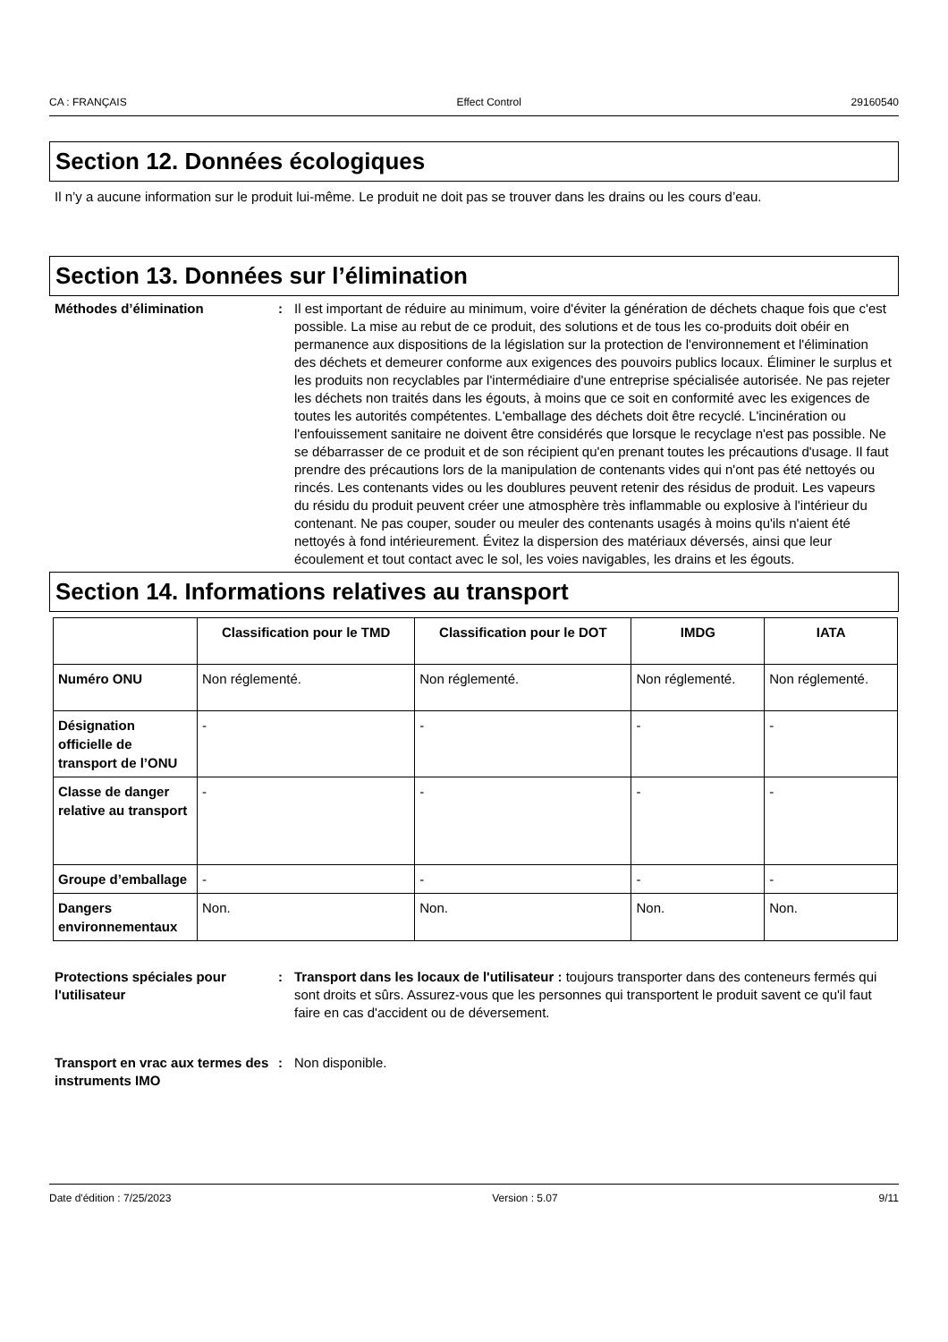CA : FRANÇAIS Effect Control 29160540
Section 12. Données écologiques
Il n’y a aucune information sur le produit lui-même. Le produit ne doit pas se trouver dans les drains ou les cours d’eau.
Section 13. Données sur l’élimination
Méthodes d’élimination : Il est important de réduire au minimum, voire d'éviter la génération de déchets chaque fois que c'est possible. La mise au rebut de ce produit, des solutions et de tous les co-produits doit obéir en permanence aux dispositions de la législation sur la protection de l'environnement et l'élimination des déchets et demeurer conforme aux exigences des pouvoirs publics locaux. Éliminer le surplus et les produits non recyclables par l'intermédiaire d'une entreprise spécialisée autorisée. Ne pas rejeter les déchets non traités dans les égouts, à moins que ce soit en conformité avec les exigences de toutes les autorités compétentes. L'emballage des déchets doit être recyclé. L'incinération ou l'enfouissement sanitaire ne doivent être considérés que lorsque le recyclage n'est pas possible. Ne se débarrasser de ce produit et de son récipient qu'en prenant toutes les précautions d'usage. Il faut prendre des précautions lors de la manipulation de contenants vides qui n'ont pas été nettoyés ou rincés. Les contenants vides ou les doublures peuvent retenir des résidus de produit. Les vapeurs du résidu du produit peuvent créer une atmosphère très inflammable ou explosive à l'intérieur du contenant. Ne pas couper, souder ou meuler des contenants usagés à moins qu'ils n'aient été nettoyés à fond intérieurement. Évitez la dispersion des matériaux déversés, ainsi que leur écoulement et tout contact avec le sol, les voies navigables, les drains et les égouts.
Section 14. Informations relatives au transport
| | Classification pour le TMD | Classification pour le DOT | IMDG | IATA |
| --- | --- | --- | --- | --- |
| Numéro ONU | Non réglementé. | Non réglementé. | Non réglementé. | Non réglementé. |
| Désignation officielle de transport de l’ONU | - | - | - | - |
| Classe de danger relative au transport | - | - | - | - |
| Groupe d’emballage | - | - | - | - |
| Dangers environnementaux | Non. | Non. | Non. | Non. |
Protections spéciales pour l'utilisateur
: Transport dans les locaux de l'utilisateur : toujours transporter dans des conteneurs fermés qui sont droits et sûrs. Assurez-vous que les personnes qui transportent le produit savent ce qu'il faut faire en cas d'accident ou de déversement.
Transport en vrac aux termes des instruments IMO
: Non disponible.
Date d'édition : 7/25/2023 Version : 5.07 9/11